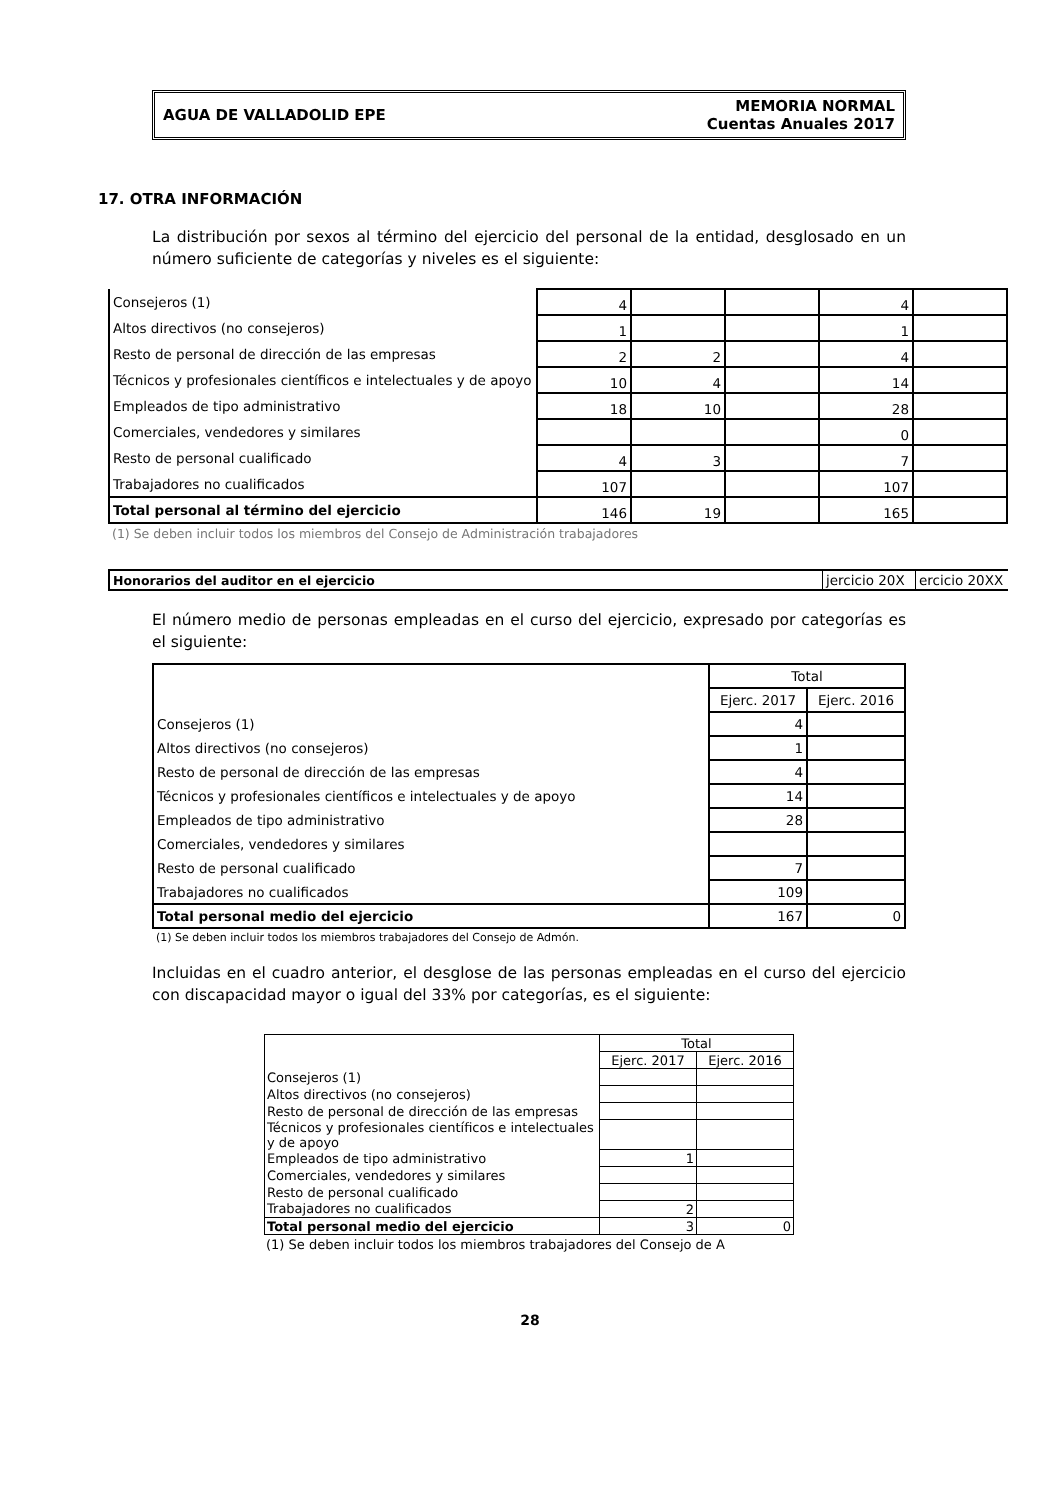AGUA DE VALLADOLID EPE
MEMORIA NORMAL
Cuentas Anuales 2017
17. OTRA INFORMACIÓN
La distribución por sexos al término del ejercicio del personal de la entidad, desglosado en un número suficiente de categorías y niveles es el siguiente:
| Consejeros (1) | 4 | | | 4 | |
| Altos directivos (no consejeros) | 1 | | | 1 | |
| Resto de personal de dirección de las empresas | 2 | 2 | | 4 | |
| Técnicos y profesionales científicos e intelectuales y de apoyo | 10 | 4 | | 14 | |
| Empleados de tipo administrativo | 18 | 10 | | 28 | |
| Comerciales, vendedores y similares | | | | 0 | |
| Resto de personal cualificado | 4 | 3 | | 7 | |
| Trabajadores no cualificados | 107 | | | 107 | |
| Total personal al término del ejercicio | 146 | 19 | | 165 | |
(1) Se deben incluir todos los miembros del Consejo de Administración trabajadores
| Honorarios del auditor en el ejercicio | jercicio 20X | ercicio 20XX |
El número medio de personas empleadas en el curso del ejercicio, expresado por categorías es el siguiente:
| | Total | |
| | Ejerc. 2017 | Ejerc. 2016 |
| Consejeros (1) | 4 | |
| Altos directivos (no consejeros) | 1 | |
| Resto de personal de dirección de las empresas | 4 | |
| Técnicos y profesionales científicos e intelectuales y de apoyo | 14 | |
| Empleados de tipo administrativo | 28 | |
| Comerciales, vendedores y similares | | |
| Resto de personal cualificado | 7 | |
| Trabajadores no cualificados | 109 | |
| Total personal medio del ejercicio | 167 | 0 |
(1) Se deben incluir todos los miembros trabajadores del Consejo de Admón.
Incluidas en el cuadro anterior, el desglose de las personas empleadas en el curso del ejercicio con discapacidad mayor o igual del 33% por categorías, es el siguiente:
| | Total | |
| | Ejerc. 2017 | Ejerc. 2016 |
| Consejeros (1) | | |
| Altos directivos (no consejeros) | | |
| Resto de personal de dirección de las empresas | | |
| Técnicos y profesionales científicos e intelectuales y de apoyo | | |
| Empleados de tipo administrativo | 1 | |
| Comerciales, vendedores y similares | | |
| Resto de personal cualificado | | |
| Trabajadores no cualificados | 2 | |
| Total personal medio del ejercicio | 3 | 0 |
(1) Se deben incluir todos los miembros trabajadores del Consejo de A
28